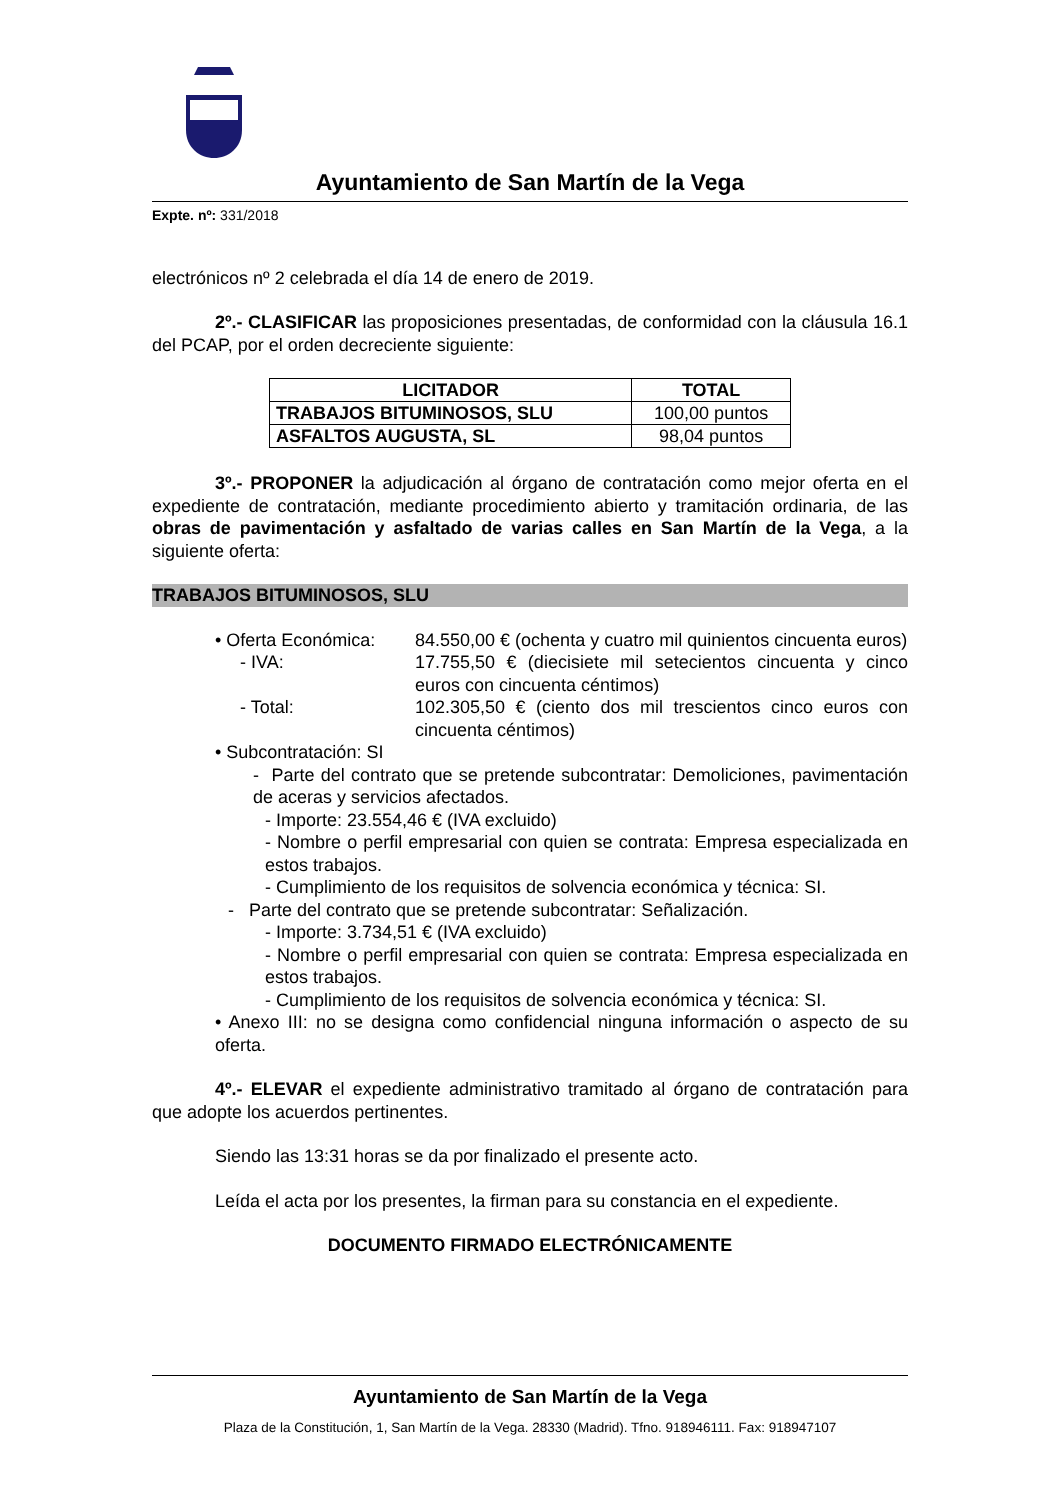Ayuntamiento de San Martín de la Vega
Expte. nº: 331/2018
electrónicos nº 2 celebrada el día 14 de enero de 2019.
2º.- CLASIFICAR las proposiciones presentadas, de conformidad con la cláusula 16.1 del PCAP, por el orden decreciente siguiente:
| LICITADOR | TOTAL |
| --- | --- |
| TRABAJOS BITUMINOSOS, SLU | 100,00 puntos |
| ASFALTOS AUGUSTA, SL | 98,04 puntos |
3º.- PROPONER la adjudicación al órgano de contratación como mejor oferta en el expediente de contratación, mediante procedimiento abierto y tramitación ordinaria, de las obras de pavimentación y asfaltado de varias calles en San Martín de la Vega, a la siguiente oferta:
TRABAJOS BITUMINOSOS, SLU
• Oferta Económica:
84.550,00 € (ochenta y cuatro mil quinientos cincuenta euros)
- IVA: 17.755,50 € (diecisiete mil setecientos cincuenta y cinco euros con cincuenta céntimos)
- Total: 102.305,50 € (ciento dos mil trescientos cinco euros con cincuenta céntimos)
• Subcontratación: SI
- Parte del contrato que se pretende subcontratar: Demoliciones, pavimentación de aceras y servicios afectados.
- Importe: 23.554,46 € (IVA excluido)
- Nombre o perfil empresarial con quien se contrata: Empresa especializada en estos trabajos.
- Cumplimiento de los requisitos de solvencia económica y técnica: SI.
- Parte del contrato que se pretende subcontratar: Señalización.
- Importe: 3.734,51 € (IVA excluido)
- Nombre o perfil empresarial con quien se contrata: Empresa especializada en estos trabajos.
- Cumplimiento de los requisitos de solvencia económica y técnica: SI.
• Anexo III: no se designa como confidencial ninguna información o aspecto de su oferta.
4º.- ELEVAR el expediente administrativo tramitado al órgano de contratación para que adopte los acuerdos pertinentes.
Siendo las 13:31 horas se da por finalizado el presente acto.
Leída el acta por los presentes, la firman para su constancia en el expediente.
DOCUMENTO FIRMADO ELECTRÓNICAMENTE
Ayuntamiento de San Martín de la Vega
Plaza de la Constitución, 1, San Martín de la Vega. 28330 (Madrid). Tfno. 918946111. Fax: 918947107